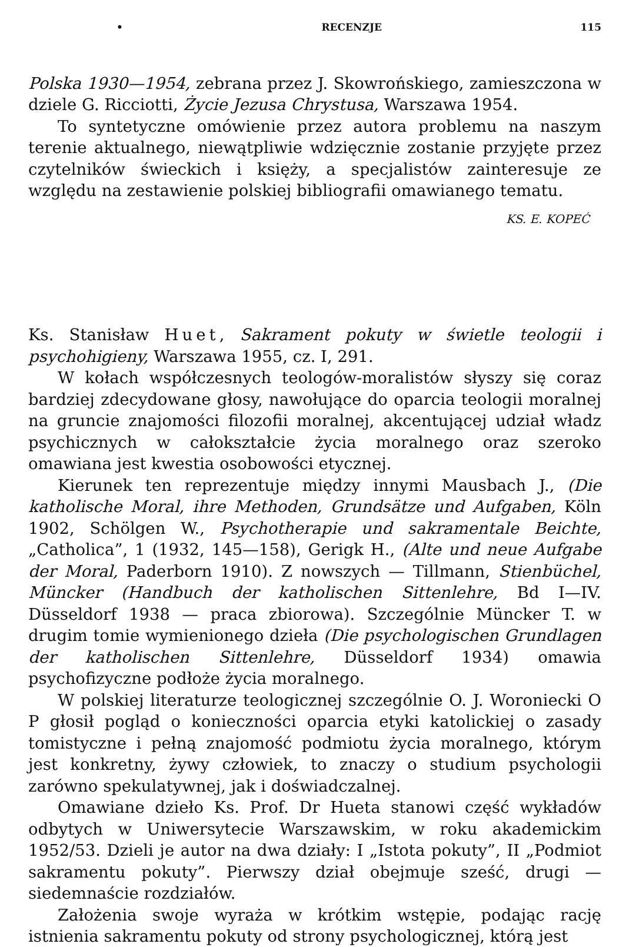• RECENZJE 115
Polska 1930—1954, zebrana przez J. Skowrońskiego, zamieszczona w dziele G. Ricciotti, Życie Jezusa Chrystusa, Warszawa 1954.
To syntetyczne omówienie przez autora problemu na naszym terenie aktualnego, niewątpliwie wdzięcznie zostanie przyjęte przez czytelników świeckich i księży, a specjalistów zainteresuje ze względu na zestawienie polskiej bibliografii omawianego tematu.
KS. E. KOPEĆ
Ks. Stanisław Huet, Sakrament pokuty w świetle teologii i psychohigieny, Warszawa 1955, cz. I, 291.
W kołach współczesnych teologów-moralistów słyszy się coraz bardziej zdecydowane głosy, nawołujące do oparcia teologii moralnej na gruncie znajomości filozofii moralnej, akcentującej udział władz psychicznych w całokształcie życia moralnego oraz szeroko omawiana jest kwestia osobowości etycznej.
Kierunek ten reprezentuje między innymi Mausbach J., (Die katholische Moral, ihre Methoden, Grundsätze und Aufgaben, Köln 1902, Schölgen W., Psychotherapie und sakramentale Beichte, „Catholica”, 1 (1932, 145—158), Gerigk H., (Alte und neue Aufgabe der Moral, Paderborn 1910). Z nowszych — Tillmann, Stienbüchel, Müncker (Handbuch der katholischen Sittenlehre, Bd I—IV. Düsseldorf 1938 — praca zbiorowa). Szczególnie Müncker T. w drugim tomie wymienionego dzieła (Die psychologischen Grundlagen der katholischen Sittenlehre, Düsseldorf 1934) omawia psychofizyczne podłoże życia moralnego.
W polskiej literaturze teologicznej szczególnie O. J. Woroniecki O P głosił pogląd o konieczności oparcia etyki katolickiej o zasady tomistyczne i pełną znajomość podmiotu życia moralnego, którym jest konkretny, żywy człowiek, to znaczy o studium psychologii zarówno spekulatywnej, jak i doświadczalnej.
Omawiane dzieło Ks. Prof. Dr Hueta stanowi część wykładów odbytych w Uniwersytecie Warszawskim, w roku akademickim 1952/53. Dzieli je autor na dwa działy: I „Istota pokuty”, II „Podmiot sakramentu pokuty”. Pierwszy dział obejmuje sześć, drugi — siedemnaście rozdziałów.
Założenia swoje wyraża w krótkim wstępie, podając rację istnienia sakramentu pokuty od strony psychologicznej, którą jest